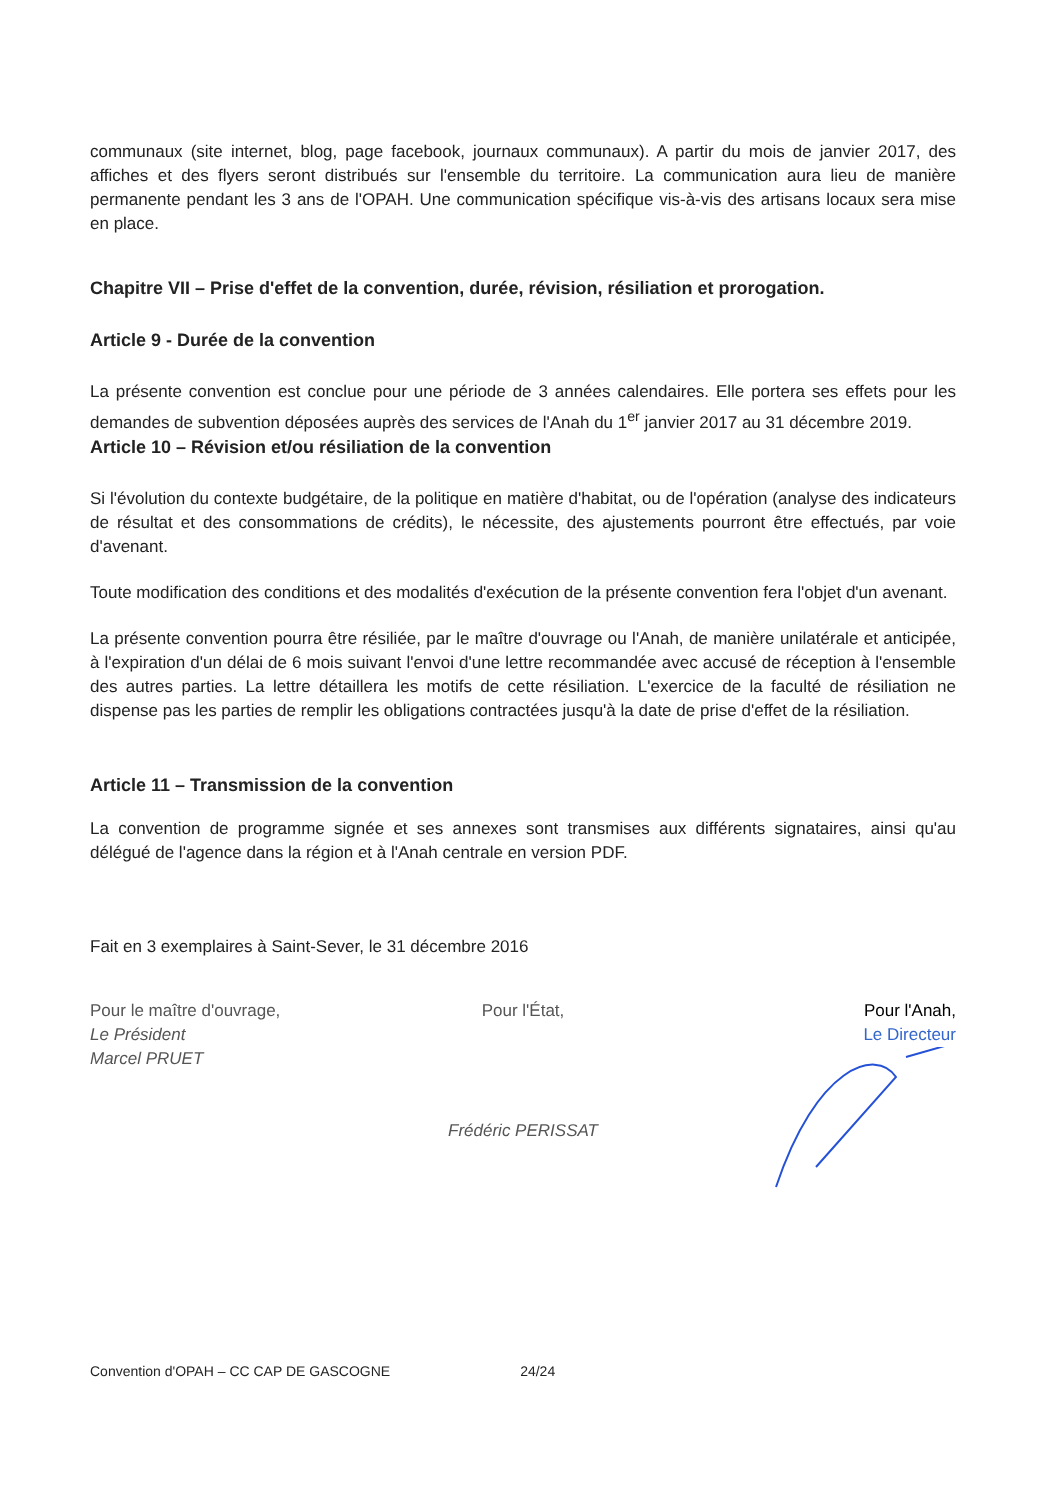communaux (site internet, blog, page facebook, journaux communaux). A partir du mois de janvier 2017, des affiches et des flyers seront distribués sur l'ensemble du territoire. La communication aura lieu de manière permanente pendant les 3 ans de l'OPAH. Une communication spécifique vis-à-vis des artisans locaux sera mise en place.
Chapitre VII – Prise d'effet de la convention, durée, révision, résiliation et prorogation.
Article 9 - Durée de la convention
La présente convention est conclue pour une période de 3 années calendaires. Elle portera ses effets pour les demandes de subvention déposées auprès des services de l'Anah du 1<sup>er</sup> janvier 2017 au 31 décembre 2019.
Article 10 – Révision et/ou résiliation de la convention
Si l'évolution du contexte budgétaire, de la politique en matière d'habitat, ou de l'opération (analyse des indicateurs de résultat et des consommations de crédits), le nécessite, des ajustements pourront être effectués, par voie d'avenant.
Toute modification des conditions et des modalités d'exécution de la présente convention fera l'objet d'un avenant.
La présente convention pourra être résiliée, par le maître d'ouvrage ou l'Anah, de manière unilatérale et anticipée, à l'expiration d'un délai de 6 mois suivant l'envoi d'une lettre recommandée avec accusé de réception à l'ensemble des autres parties. La lettre détaillera les motifs de cette résiliation. L'exercice de la faculté de résiliation ne dispense pas les parties de remplir les obligations contractées jusqu'à la date de prise d'effet de la résiliation.
Article 11 – Transmission de la convention
La convention de programme signée et ses annexes sont transmises aux différents signataires, ainsi qu'au délégué de l'agence dans la région et à l'Anah centrale en version PDF.
Fait en 3 exemplaires à Saint-Sever, le 31 décembre 2016
Pour le maître d'ouvrage,
Le Président
Marcel PRUET
Pour l'État,
Frédéric PERISSAT
Pour l'Anah,
Le Directeur
Convention d'OPAH – CC CAP DE GASCOGNE 24/24